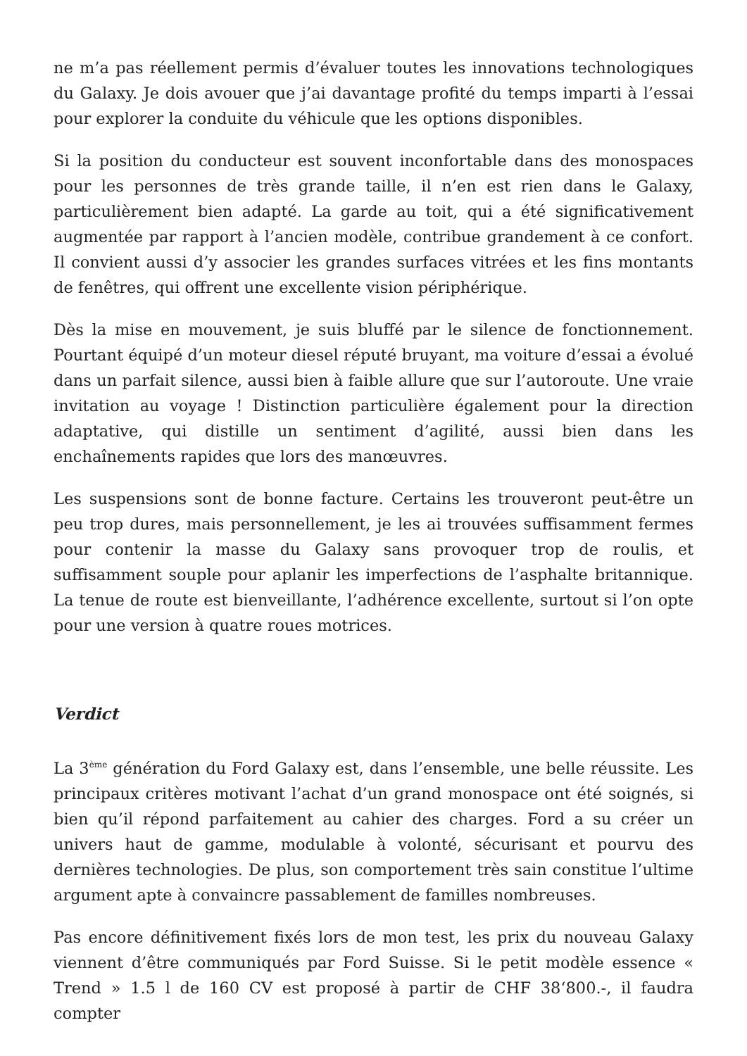ne m’a pas réellement permis d’évaluer toutes les innovations technologiques du Galaxy. Je dois avouer que j’ai davantage profité du temps imparti à l’essai pour explorer la conduite du véhicule que les options disponibles.
Si la position du conducteur est souvent inconfortable dans des monospaces pour les personnes de très grande taille, il n’en est rien dans le Galaxy, particulièrement bien adapté. La garde au toit, qui a été significativement augmentée par rapport à l’ancien modèle, contribue grandement à ce confort. Il convient aussi d’y associer les grandes surfaces vitrées et les fins montants de fenêtres, qui offrent une excellente vision périphérique.
Dès la mise en mouvement, je suis bluffé par le silence de fonctionnement. Pourtant équipé d’un moteur diesel réputé bruyant, ma voiture d’essai a évolué dans un parfait silence, aussi bien à faible allure que sur l’autoroute. Une vraie invitation au voyage ! Distinction particulière également pour la direction adaptative, qui distille un sentiment d’agilité, aussi bien dans les enchaînements rapides que lors des manœuvres.
Les suspensions sont de bonne facture. Certains les trouveront peut-être un peu trop dures, mais personnellement, je les ai trouvées suffisamment fermes pour contenir la masse du Galaxy sans provoquer trop de roulis, et suffisamment souple pour aplanir les imperfections de l’asphalte britannique. La tenue de route est bienveillante, l’adhérence excellente, surtout si l’on opte pour une version à quatre roues motrices.
Verdict
La 3<sup>ème</sup> génération du Ford Galaxy est, dans l’ensemble, une belle réussite. Les principaux critères motivant l’achat d’un grand monospace ont été soignés, si bien qu’il répond parfaitement au cahier des charges. Ford a su créer un univers haut de gamme, modulable à volonté, sécurisant et pourvu des dernières technologies. De plus, son comportement très sain constitue l’ultime argument apte à convaincre passablement de familles nombreuses.
Pas encore définitivement fixés lors de mon test, les prix du nouveau Galaxy viennent d’être communiqués par Ford Suisse. Si le petit modèle essence « Trend » 1.5 l de 160 CV est proposé à partir de CHF 38‘800.-, il faudra compter